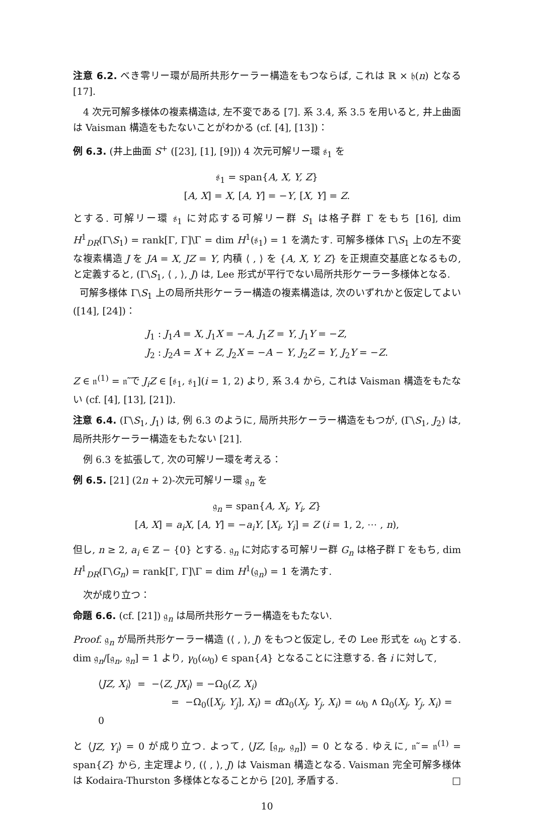注意 6.2. べき零リー環が局所共形ケーラー構造をもつならば, これは ℝ × 𝔥(n) となる [17].
4 次元可解多様体の複素構造は, 左不変である [7]. 系 3.4, 系 3.5 を用いると, 井上曲面は Vaisman 構造をもたないことがわかる (cf. [4], [13])：
例 6.3. (井上曲面 S<sup>+</sup> ([23], [1], [9])) 4 次元可解リー環 𝔰<sub>1</sub> を
𝔰<sub>1</sub> = span{A, X, Y, Z}
[A, X] = X, [A, Y] = −Y, [X, Y] = Z.
とする. 可解リー環 𝔰<sub>1</sub> に対応する可解リー群 S<sub>1</sub> は格子群 Γ をもち [16], dim H<sup>1</sup><sub>DR</sub>(Γ\S<sub>1</sub>) = rank[Γ, Γ]\Γ = dim H<sup>1</sup>(𝔰<sub>1</sub>) = 1 を満たす. 可解多様体 Γ\S<sub>1</sub> 上の左不変な複素構造 J を JA = X, JZ = Y, 内積 ⟨ , ⟩ を {A, X, Y, Z} を正規直交基底となるもの, と定義すると, (Γ\S<sub>1</sub>, ⟨ , ⟩, J) は, Lee 形式が平行でない局所共形ケーラー多様体となる.
可解多様体 Γ\S<sub>1</sub> 上の局所共形ケーラー構造の複素構造は, 次のいずれかと仮定してよい ([14], [24])：
J<sub>1</sub> : J<sub>1</sub>A = X, J<sub>1</sub>X = −A, J<sub>1</sub>Z = Y, J<sub>1</sub>Y = −Z,
J<sub>2</sub> : J<sub>2</sub>A = X + Z, J<sub>2</sub>X = −A − Y, J<sub>2</sub>Z = Y, J<sub>2</sub>Y = −Z.
Z ∈ 𝔫<sup>(1)</sup> = 𝔫̃ で J<sub>i</sub>Z ∈ [𝔰<sub>1</sub>, 𝔰<sub>1</sub>](i = 1, 2) より, 系 3.4 から, これは Vaisman 構造をもたない (cf. [4], [13], [21]).
注意 6.4. (Γ\S<sub>1</sub>, J<sub>1</sub>) は, 例 6.3 のように, 局所共形ケーラー構造をもつが, (Γ\S<sub>1</sub>, J<sub>2</sub>) は, 局所共形ケーラー構造をもたない [21].
例 6.3 を拡張して, 次の可解リー環を考える：
例 6.5. [21] (2n + 2)-次元可解リー環 𝔤<sub>n</sub> を
𝔤<sub>n</sub> = span{A, X<sub>i</sub>, Y<sub>i</sub>, Z}
[A, X] = a<sub>i</sub>X, [A, Y] = −a<sub>i</sub>Y, [X<sub>i</sub>, Y<sub>i</sub>] = Z (i = 1, 2, ⋯ , n),
但し, n ≥ 2, a<sub>i</sub> ∈ ℤ − {0} とする. 𝔤<sub>n</sub> に対応する可解リー群 G<sub>n</sub> は格子群 Γ をもち, dim H<sup>1</sup><sub>DR</sub>(Γ\G<sub>n</sub>) = rank[Γ, Γ]\Γ = dim H<sup>1</sup>(𝔤<sub>n</sub>) = 1 を満たす.
次が成り立つ：
命題 6.6. (cf. [21]) 𝔤<sub>n</sub> は局所共形ケーラー構造をもたない.
Proof. 𝔤<sub>n</sub> が局所共形ケーラー構造 (⟨ , ⟩, J) をもつと仮定し, その Lee 形式を ω<sub>0</sub> とする. dim 𝔤<sub>n</sub>/[𝔤<sub>n</sub>, 𝔤<sub>n</sub>] = 1 より, γ<sub>0</sub>(ω<sub>0</sub>) ∈ span{A} となることに注意する. 各 i に対して,
⟨JZ, X<sub>i</sub>⟩ = −⟨Z, JX<sub>i</sub>⟩ = −Ω<sub>0</sub>(Z, X<sub>i</sub>)
= −Ω<sub>0</sub>([X<sub>j</sub>, Y<sub>j</sub>], X<sub>i</sub>) = d Ω<sub>0</sub>(X<sub>j</sub>, Y<sub>j</sub>, X<sub>i</sub>) = ω<sub>0</sub> ∧ Ω<sub>0</sub>(X<sub>j</sub>, Y<sub>j</sub>, X<sub>i</sub>) = 0
と ⟨JZ, Y<sub>i</sub>⟩ = 0 が成り立つ. よって, ⟨JZ, [𝔤<sub>n</sub>, 𝔤<sub>n</sub>]⟩ = 0 となる. ゆえに, 𝔫̃ = 𝔫<sup>(1)</sup> = span{Z} から, 主定理より, (⟨ , ⟩, J) は Vaisman 構造となる. Vaisman 完全可解多様体は Kodaira-Thurston 多様体となることから [20], 矛盾する. □
10